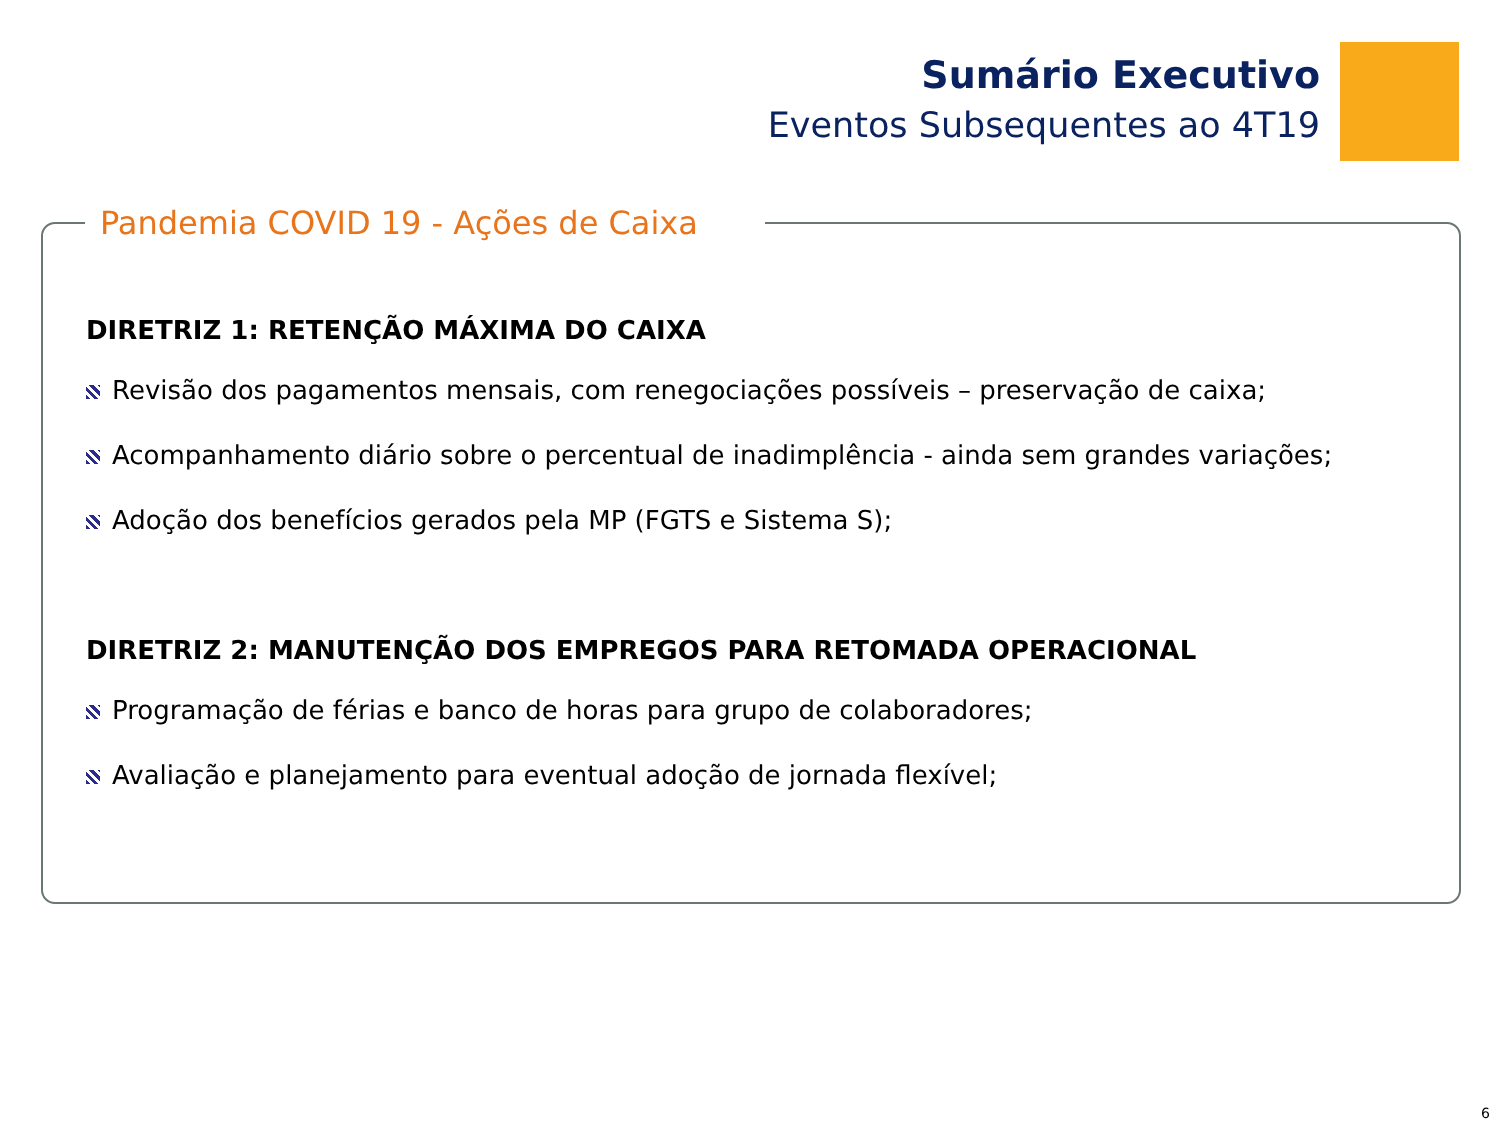Sumário Executivo
Eventos Subsequentes ao 4T19
Pandemia COVID 19 - Ações de Caixa
DIRETRIZ 1: RETENÇÃO MÁXIMA DO CAIXA
Revisão dos pagamentos mensais, com renegociações possíveis – preservação de caixa;
Acompanhamento diário sobre o percentual de inadimplência - ainda sem grandes variações;
Adoção dos benefícios gerados pela MP (FGTS e Sistema S);
DIRETRIZ 2: MANUTENÇÃO DOS EMPREGOS PARA RETOMADA OPERACIONAL
Programação de férias e banco de horas para grupo de colaboradores;
Avaliação e planejamento para eventual adoção de jornada flexível;
6